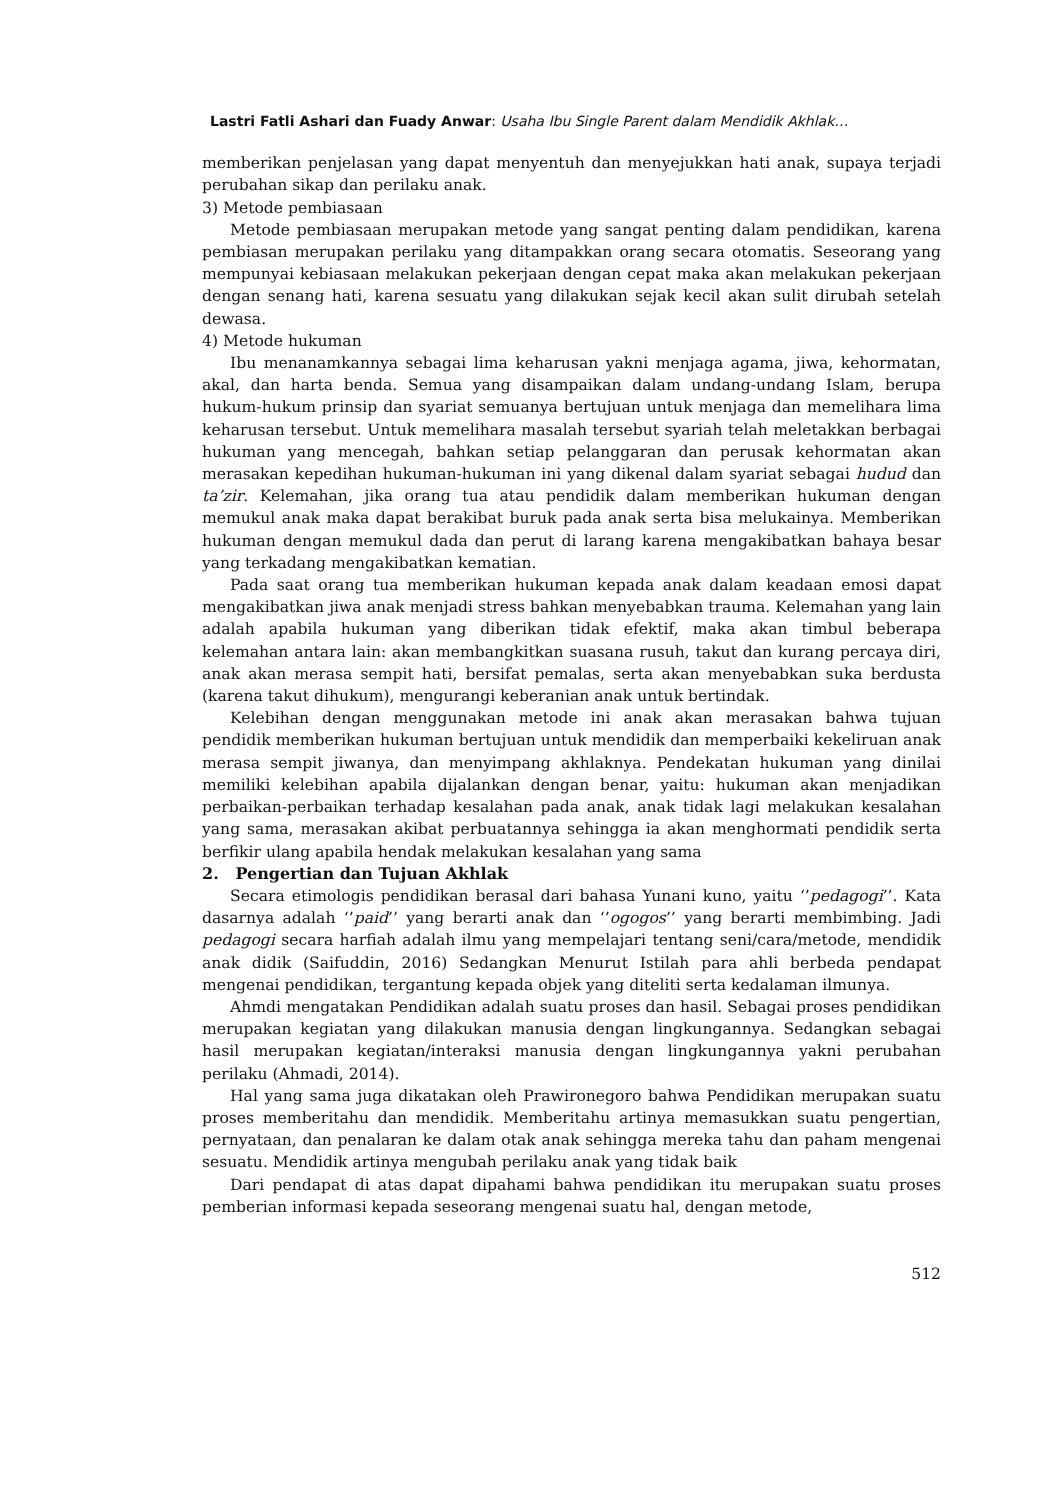Lastri Fatli Ashari dan Fuady Anwar: Usaha Ibu Single Parent dalam Mendidik Akhlak…
memberikan penjelasan yang dapat menyentuh dan menyejukkan hati anak, supaya terjadi perubahan sikap dan perilaku anak.
3) Metode pembiasaan
Metode pembiasaan merupakan metode yang sangat penting dalam pendidikan, karena pembiasan merupakan perilaku yang ditampakkan orang secara otomatis. Seseorang yang mempunyai kebiasaan melakukan pekerjaan dengan cepat maka akan melakukan pekerjaan dengan senang hati, karena sesuatu yang dilakukan sejak kecil akan sulit dirubah setelah dewasa.
4) Metode hukuman
Ibu menanamkannya sebagai lima keharusan yakni menjaga agama, jiwa, kehormatan, akal, dan harta benda. Semua yang disampaikan dalam undang-undang Islam, berupa hukum-hukum prinsip dan syariat semuanya bertujuan untuk menjaga dan memelihara lima keharusan tersebut. Untuk memelihara masalah tersebut syariah telah meletakkan berbagai hukuman yang mencegah, bahkan setiap pelanggaran dan perusak kehormatan akan merasakan kepedihan hukuman-hukuman ini yang dikenal dalam syariat sebagai hudud dan ta’zir. Kelemahan, jika orang tua atau pendidik dalam memberikan hukuman dengan memukul anak maka dapat berakibat buruk pada anak serta bisa melukainya. Memberikan hukuman dengan memukul dada dan perut di larang karena mengakibatkan bahaya besar yang terkadang mengakibatkan kematian.
Pada saat orang tua memberikan hukuman kepada anak dalam keadaan emosi dapat mengakibatkan jiwa anak menjadi stress bahkan menyebabkan trauma. Kelemahan yang lain adalah apabila hukuman yang diberikan tidak efektif, maka akan timbul beberapa kelemahan antara lain: akan membangkitkan suasana rusuh, takut dan kurang percaya diri, anak akan merasa sempit hati, bersifat pemalas, serta akan menyebabkan suka berdusta (karena takut dihukum), mengurangi keberanian anak untuk bertindak.
Kelebihan dengan menggunakan metode ini anak akan merasakan bahwa tujuan pendidik memberikan hukuman bertujuan untuk mendidik dan memperbaiki kekeliruan anak merasa sempit jiwanya, dan menyimpang akhlaknya. Pendekatan hukuman yang dinilai memiliki kelebihan apabila dijalankan dengan benar, yaitu: hukuman akan menjadikan perbaikan-perbaikan terhadap kesalahan pada anak, anak tidak lagi melakukan kesalahan yang sama, merasakan akibat perbuatannya sehingga ia akan menghormati pendidik serta berfikir ulang apabila hendak melakukan kesalahan yang sama
2. Pengertian dan Tujuan Akhlak
Secara etimologis pendidikan berasal dari bahasa Yunani kuno, yaitu ‘’pedagogi’’. Kata dasarnya adalah ‘’paid’’ yang berarti anak dan ‘’ogogos’’ yang berarti membimbing. Jadi pedagogi secara harfiah adalah ilmu yang mempelajari tentang seni/cara/metode, mendidik anak didik (Saifuddin, 2016) Sedangkan Menurut Istilah para ahli berbeda pendapat mengenai pendidikan, tergantung kepada objek yang diteliti serta kedalaman ilmunya.
Ahmdi mengatakan Pendidikan adalah suatu proses dan hasil. Sebagai proses pendidikan merupakan kegiatan yang dilakukan manusia dengan lingkungannya. Sedangkan sebagai hasil merupakan kegiatan/interaksi manusia dengan lingkungannya yakni perubahan perilaku (Ahmadi, 2014).
Hal yang sama juga dikatakan oleh Prawironegoro bahwa Pendidikan merupakan suatu proses memberitahu dan mendidik. Memberitahu artinya memasukkan suatu pengertian, pernyataan, dan penalaran ke dalam otak anak sehingga mereka tahu dan paham mengenai sesuatu. Mendidik artinya mengubah perilaku anak yang tidak baik
Dari pendapat di atas dapat dipahami bahwa pendidikan itu merupakan suatu proses pemberian informasi kepada seseorang mengenai suatu hal, dengan metode,
512